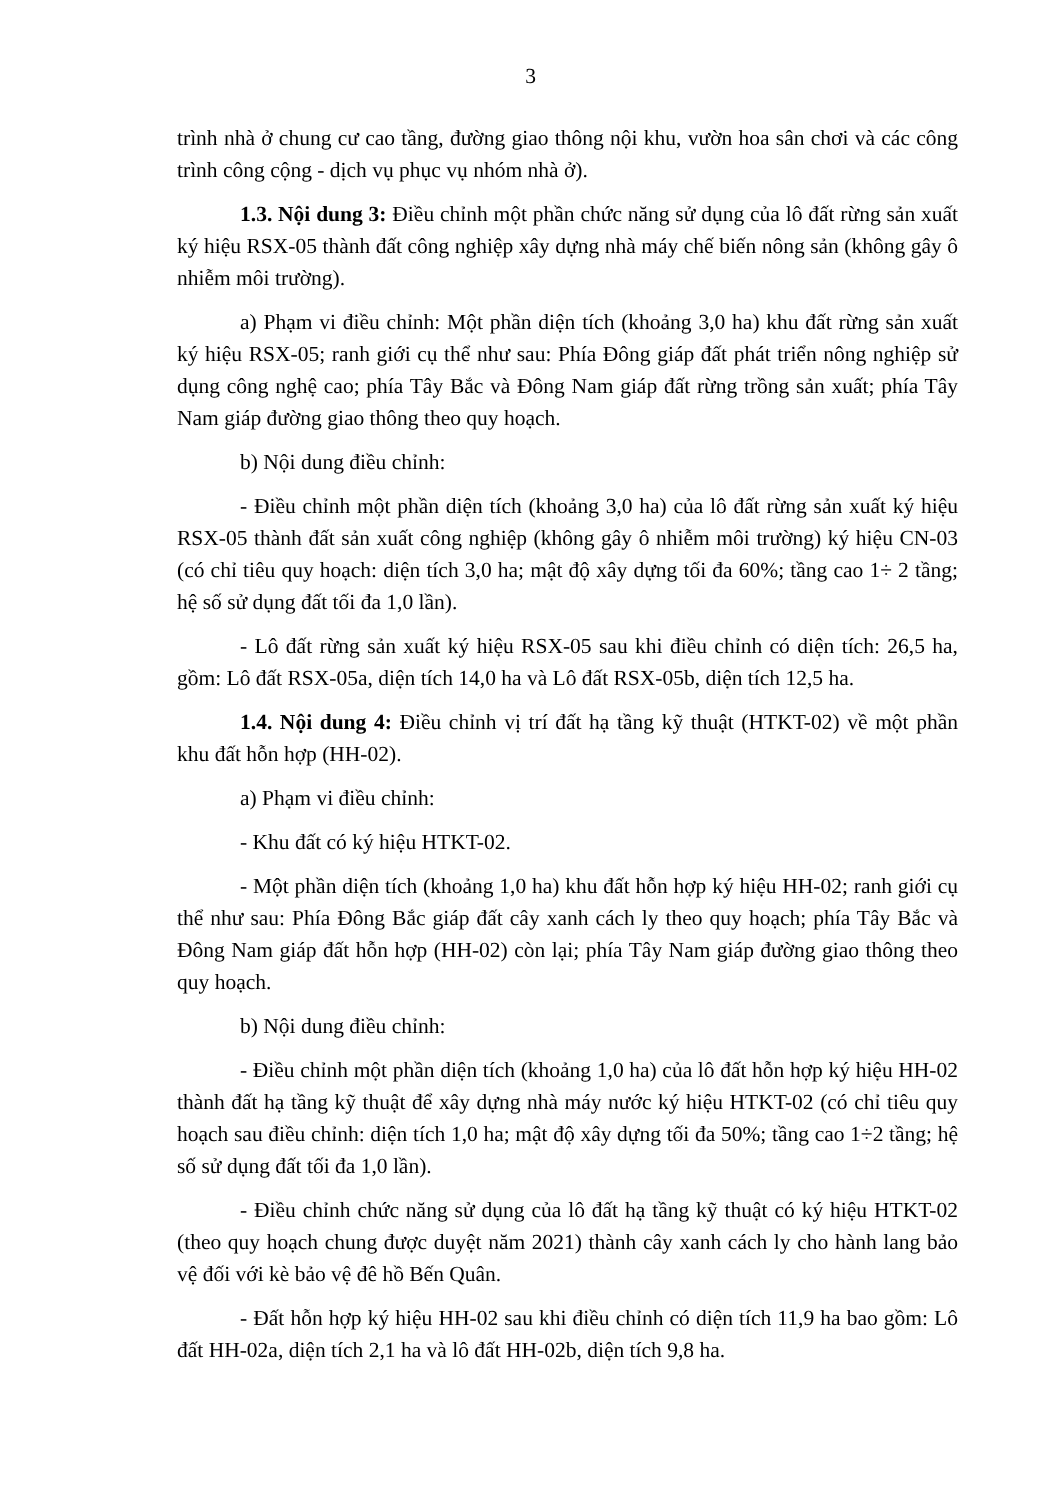3
trình nhà ở chung cư cao tầng, đường giao thông nội khu, vườn hoa sân chơi và các công trình công cộng - dịch vụ phục vụ nhóm nhà ở).
1.3. Nội dung 3: Điều chỉnh một phần chức năng sử dụng của lô đất rừng sản xuất ký hiệu RSX-05 thành đất công nghiệp xây dựng nhà máy chế biến nông sản (không gây ô nhiễm môi trường).
a) Phạm vi điều chỉnh: Một phần diện tích (khoảng 3,0 ha) khu đất rừng sản xuất ký hiệu RSX-05; ranh giới cụ thể như sau: Phía Đông giáp đất phát triển nông nghiệp sử dụng công nghệ cao; phía Tây Bắc và Đông Nam giáp đất rừng trồng sản xuất; phía Tây Nam giáp đường giao thông theo quy hoạch.
b) Nội dung điều chỉnh:
- Điều chỉnh một phần diện tích (khoảng 3,0 ha) của lô đất rừng sản xuất ký hiệu RSX-05 thành đất sản xuất công nghiệp (không gây ô nhiễm môi trường) ký hiệu CN-03 (có chỉ tiêu quy hoạch: diện tích 3,0 ha; mật độ xây dựng tối đa 60%; tầng cao 1÷ 2 tầng; hệ số sử dụng đất tối đa 1,0 lần).
- Lô đất rừng sản xuất ký hiệu RSX-05 sau khi điều chỉnh có diện tích: 26,5 ha, gồm: Lô đất RSX-05a, diện tích 14,0 ha và Lô đất RSX-05b, diện tích 12,5 ha.
1.4. Nội dung 4: Điều chỉnh vị trí đất hạ tầng kỹ thuật (HTKT-02) về một phần khu đất hỗn hợp (HH-02).
a) Phạm vi điều chỉnh:
- Khu đất có ký hiệu HTKT-02.
- Một phần diện tích (khoảng 1,0 ha) khu đất hỗn hợp ký hiệu HH-02; ranh giới cụ thể như sau: Phía Đông Bắc giáp đất cây xanh cách ly theo quy hoạch; phía Tây Bắc và Đông Nam giáp đất hỗn hợp (HH-02) còn lại; phía Tây Nam giáp đường giao thông theo quy hoạch.
b) Nội dung điều chỉnh:
- Điều chỉnh một phần diện tích (khoảng 1,0 ha) của lô đất hỗn hợp ký hiệu HH-02 thành đất hạ tầng kỹ thuật để xây dựng nhà máy nước ký hiệu HTKT-02 (có chỉ tiêu quy hoạch sau điều chỉnh: diện tích 1,0 ha; mật độ xây dựng tối đa 50%; tầng cao 1÷2 tầng; hệ số sử dụng đất tối đa 1,0 lần).
- Điều chỉnh chức năng sử dụng của lô đất hạ tầng kỹ thuật có ký hiệu HTKT-02 (theo quy hoạch chung được duyệt năm 2021) thành cây xanh cách ly cho hành lang bảo vệ đối với kè bảo vệ đê hồ Bến Quân.
- Đất hỗn hợp ký hiệu HH-02 sau khi điều chỉnh có diện tích 11,9 ha bao gồm: Lô đất HH-02a, diện tích 2,1 ha và lô đất HH-02b, diện tích 9,8 ha.